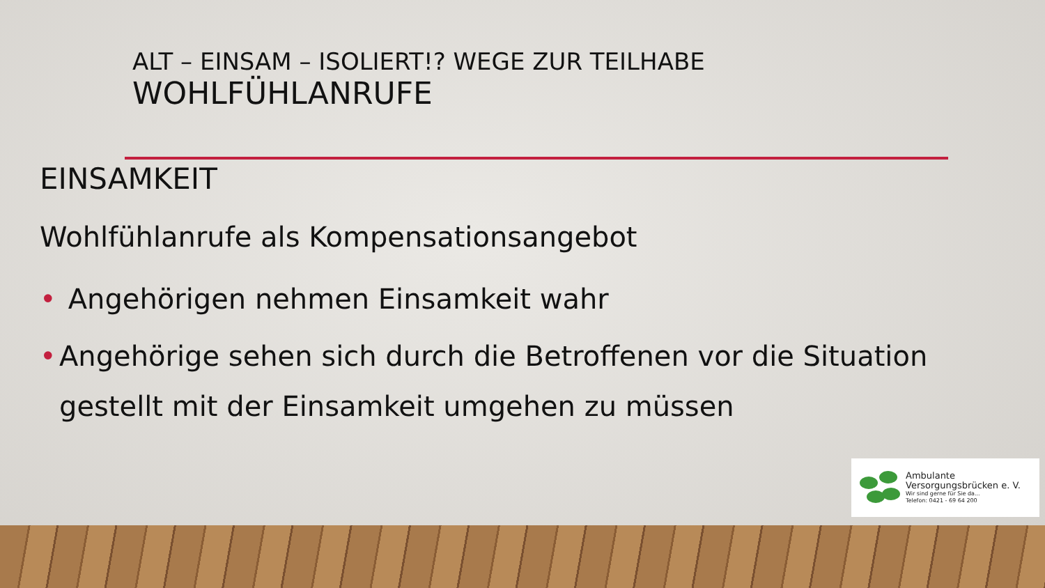ALT – EINSAM – ISOLIERT!? WEGE ZUR TEILHABE
WOHLFÜHLANRUFE
EINSAMKEIT
Wohlfühlanrufe als Kompensationsangebot
• Angehörigen nehmen Einsamkeit wahr
• Angehörige sehen sich durch die Betroffenen vor die Situation gestellt mit der Einsamkeit umgehen zu müssen
Ambulante
Versorgungsbrücken e. V.
Wir sind gerne für Sie da...
Telefon: 0421 - 69 64 200